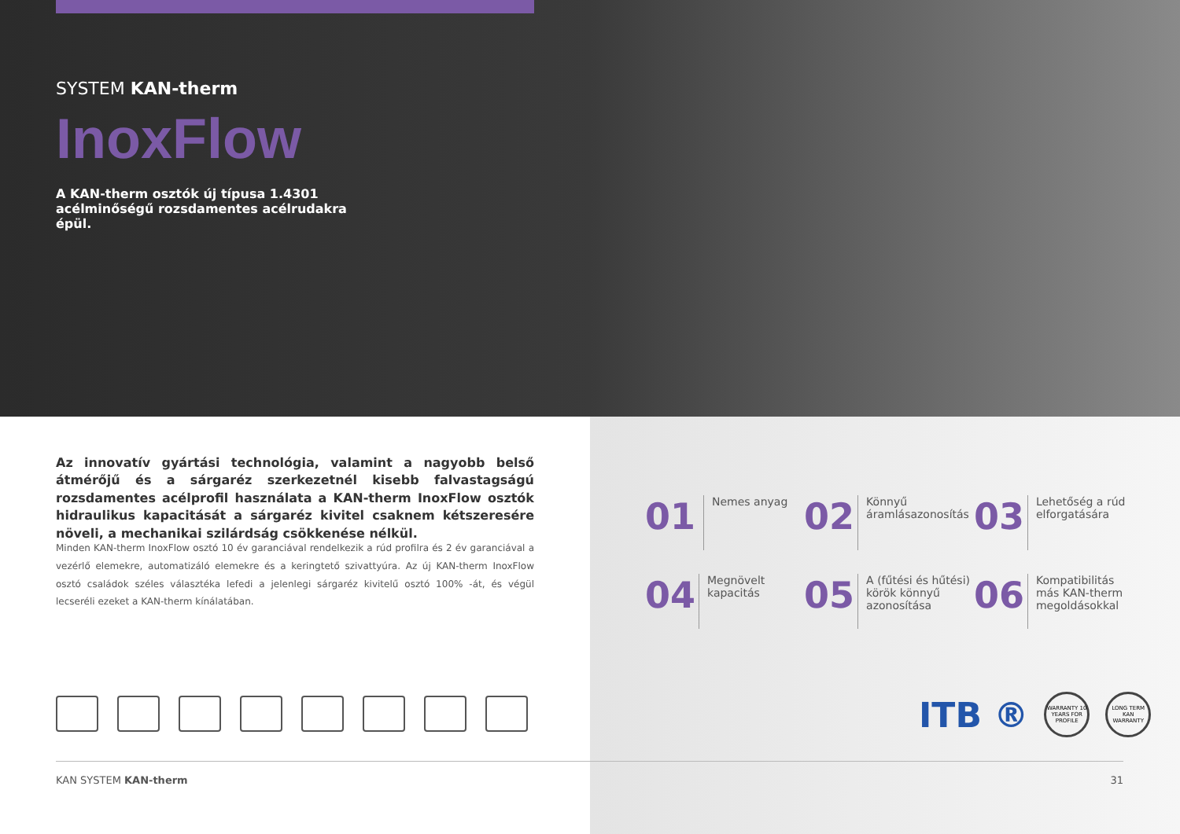SYSTEM KAN-therm
InoxFlow
A KAN-therm osztók új típusa 1.4301 acélminőségű rozsdamentes acélrudakra épül.
Az innovatív gyártási technológia, valamint a nagyobb belső átmérőjű és a sárgaréz szerkezetnél kisebb falvastagságú rozsdamentes acélprofil használata a KAN-therm InoxFlow osztók hidraulikus kapacitását a sárgaréz kivitel csaknem kétszeresére növeli, a mechanikai szilárdság csökkenése nélkül.
Minden KAN-therm InoxFlow osztó 10 év garanciával rendelkezik a rúd profilra és 2 év garanciával a vezérlő elemekre, automatizáló elemekre és a keringtető szivattyúra. Az új KAN-therm InoxFlow osztó családok széles választéka lefedi a jelenlegi sárgaréz kivitelű osztó 100% -át, és végül lecseréli ezeket a KAN-therm kínálatában.
01
Nemes anyag
02
Könnyű áramlásazonosítás
03
Lehetőség a rúd elforgatására
04
Megnövelt kapacitás
05
A (fűtési és hűtési) körök könnyű azonosítása
06
Kompatibilitás más KAN-therm megoldásokkal
ITB ®
WARRANTY 10 YEARS FOR PROFILE
LONG TERM KAN WARRANTY
KAN SYSTEM KAN-therm 31